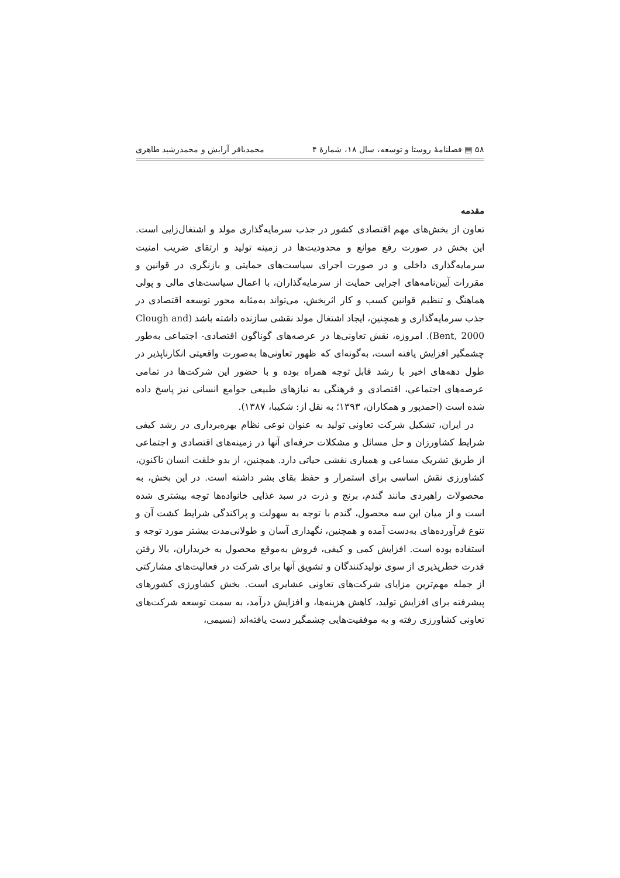۵۸ ▤ فصلنامهٔ روستا و توسعه، سال ۱۸، شمارهٔ ۴ محمدباقر آرایش و محمدرشید طاهری
مقدمه
تعاون از بخش‌های مهم اقتصادی کشور در جذب سرمایه‌گذاری مولد و اشتغال‌زایی است. این بخش در صورت رفع موانع و محدودیت‌ها در زمینه تولید و ارتقای ضریب امنیت سرمایه‌گذاری داخلی و در صورت اجرای سیاست‌های حمایتی و بازنگری در قوانین و مقررات آیین‌نامه‌های اجرایی حمایت از سرمایه‌گذاران، با اعمال سیاست‌های مالی و پولی هماهنگ و تنظیم قوانین کسب و کار اثربخش، می‌تواند به‌مثابه محور توسعه اقتصادی در جذب سرمایه‌گذاری و همچنین، ایجاد اشتغال مولد نقشی سازنده داشته باشد (Clough and Bent, 2000). امروزه، نقش تعاونی‌ها در عرصه‌های گوناگون اقتصادی- اجتماعی به‌طور چشمگیر افزایش یافته است، به‌گونه‌ای که ظهور تعاونی‌ها به‌صورت واقعیتی انکارناپذیر در طول دهه‌های اخیر با رشد قابل توجه همراه بوده و با حضور این شرکت‌ها در تمامی عرصه‌های اجتماعی، اقتصادی و فرهنگی به نیازهای طبیعی جوامع انسانی نیز پاسخ داده شده است (احمدپور و همکاران، ۱۳۹۳؛ به نقل از: شکیبا، ۱۳۸۷).
در ایران، تشکیل شرکت تعاونی تولید به عنوان نوعی نظام بهره‌برداری در رشد کیفی شرایط کشاورزان و حل مسائل و مشکلات حرفه‌ای آنها در زمینه‌های اقتصادی و اجتماعی از طریق تشریک مساعی و همیاری نقشی حیاتی دارد. همچنین، از بدو خلقت انسان تاکنون، کشاورزی نقش اساسی برای استمرار و حفظ بقای بشر داشته است. در این بخش، به محصولات راهبردی مانند گندم، برنج و ذرت در سبد غذایی خانواده‌ها توجه بیشتری شده است و از میان این سه محصول، گندم با توجه به سهولت و پراکندگی شرایط کشت آن و تنوع فرآورده‌های به‌دست آمده و همچنین، نگهداری آسان و طولانی‌مدت بیشتر مورد توجه و استفاده بوده است. افزایش کمی و کیفی، فروش به‌موقع محصول به خریداران، بالا رفتن قدرت خطرپذیری از سوی تولیدکنندگان و تشویق آنها برای شرکت در فعالیت‌های مشارکتی از جمله مهم‌ترین مزایای شرکت‌های تعاونی عشایری است. بخش کشاورزی کشورهای پیشرفته برای افزایش تولید، کاهش هزینه‌ها، و افزایش درآمد، به سمت توسعه شرکت‌های تعاونی کشاورزی رفته و به موفقیت‌هایی چشمگیر دست یافته‌اند (نسیمی،